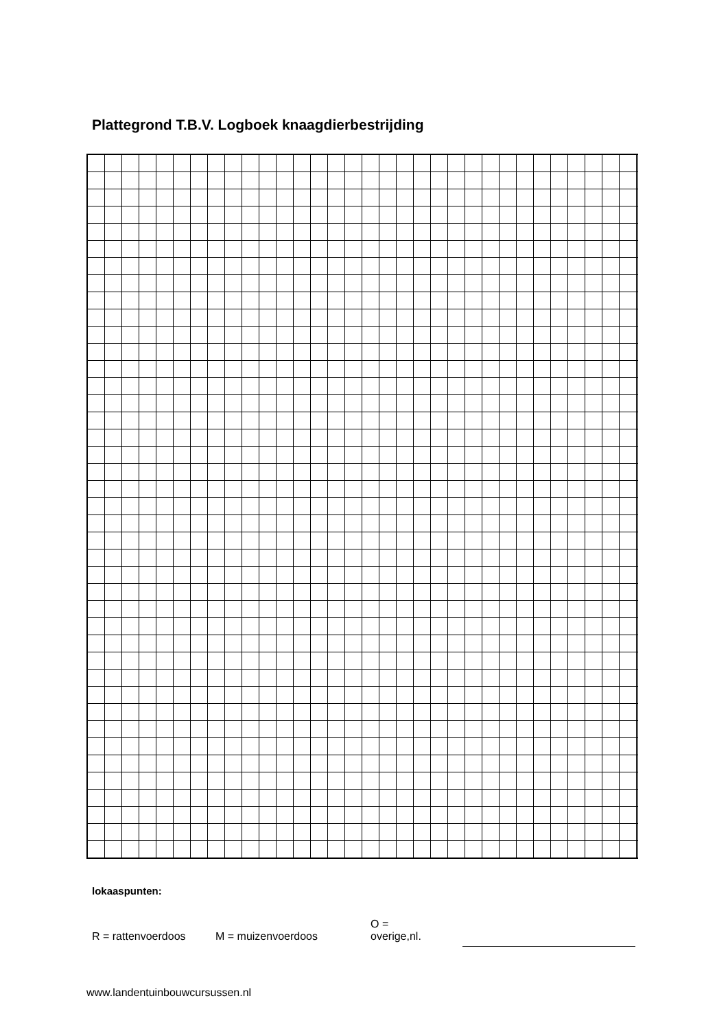Plattegrond T.B.V. Logboek knaagdierbestrijding
lokaaspunten:
R = rattenvoerdoos M = muizenvoerdoos O =
overige,nl.
www.landentuinbouwcursussen.nl